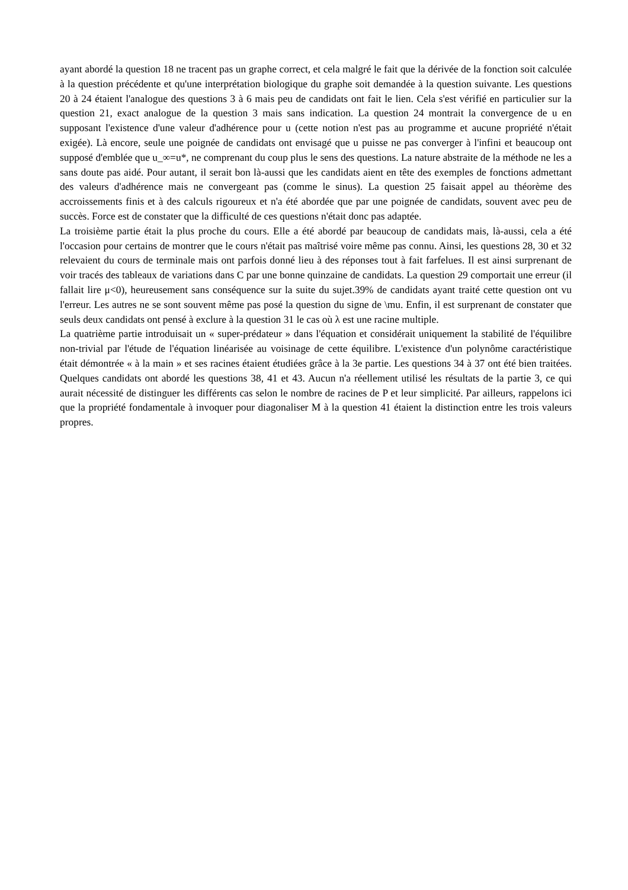ayant abordé la question 18 ne tracent pas un graphe correct, et cela malgré le fait que la dérivée de la fonction soit calculée à la question précédente et qu'une interprétation biologique du graphe soit demandée à la question suivante. Les questions 20 à 24 étaient l'analogue des questions 3 à 6 mais peu de candidats ont fait le lien. Cela s'est vérifié en particulier sur la question 21, exact analogue de la question 3 mais sans indication. La question 24 montrait la convergence de u en supposant l'existence d'une valeur d'adhérence pour u (cette notion n'est pas au programme et aucune propriété n'était exigée). Là encore, seule une poignée de candidats ont envisagé que u puisse ne pas converger à l'infini et beaucoup ont supposé d'emblée que u_∞=u*, ne comprenant du coup plus le sens des questions. La nature abstraite de la méthode ne les a sans doute pas aidé. Pour autant, il serait bon là-aussi que les candidats aient en tête des exemples de fonctions admettant des valeurs d'adhérence mais ne convergeant pas (comme le sinus). La question 25 faisait appel au théorème des accroissements finis et à des calculs rigoureux et n'a été abordée que par une poignée de candidats, souvent avec peu de succès. Force est de constater que la difficulté de ces questions n'était donc pas adaptée.
La troisième partie était la plus proche du cours. Elle a été abordé par beaucoup de candidats mais, là-aussi, cela a été l'occasion pour certains de montrer que le cours n'était pas maîtrisé voire même pas connu. Ainsi, les questions 28, 30 et 32 relevaient du cours de terminale mais ont parfois donné lieu à des réponses tout à fait farfelues. Il est ainsi surprenant de voir tracés des tableaux de variations dans C par une bonne quinzaine de candidats. La question 29 comportait une erreur (il fallait lire μ<0), heureusement sans conséquence sur la suite du sujet.39% de candidats ayant traité cette question ont vu l'erreur. Les autres ne se sont souvent même pas posé la question du signe de \mu. Enfin, il est surprenant de constater que seuls deux candidats ont pensé à exclure à la question 31 le cas où λ est une racine multiple.
La quatrième partie introduisait un « super-prédateur » dans l'équation et considérait uniquement la stabilité de l'équilibre non-trivial par l'étude de l'équation linéarisée au voisinage de cette équilibre. L'existence d'un polynôme caractéristique était démontrée « à la main » et ses racines étaient étudiées grâce à la 3e partie. Les questions 34 à 37 ont été bien traitées. Quelques candidats ont abordé les questions 38, 41 et 43. Aucun n'a réellement utilisé les résultats de la partie 3, ce qui aurait nécessité de distinguer les différents cas selon le nombre de racines de P et leur simplicité. Par ailleurs, rappelons ici que la propriété fondamentale à invoquer pour diagonaliser M à la question 41 étaient la distinction entre les trois valeurs propres.